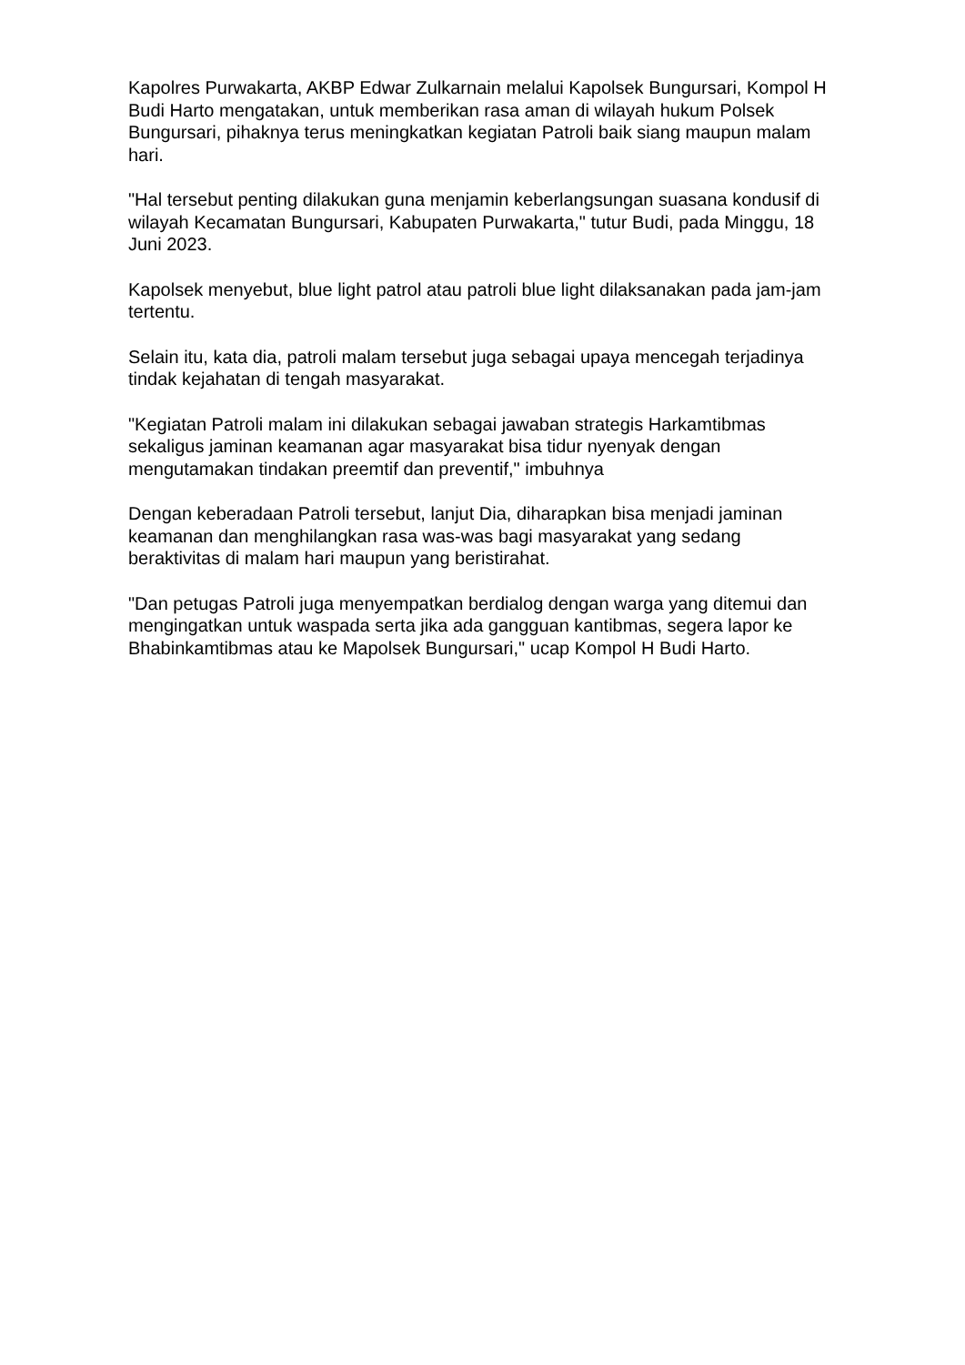Kapolres Purwakarta, AKBP Edwar Zulkarnain melalui Kapolsek Bungursari, Kompol H Budi Harto mengatakan, untuk memberikan rasa aman di wilayah hukum Polsek Bungursari, pihaknya terus meningkatkan kegiatan Patroli baik siang maupun malam hari.
"Hal tersebut penting dilakukan guna menjamin keberlangsungan suasana kondusif di wilayah Kecamatan Bungursari, Kabupaten Purwakarta," tutur Budi, pada Minggu, 18 Juni 2023.
Kapolsek menyebut, blue light patrol atau patroli blue light dilaksanakan pada jam-jam tertentu.
Selain itu, kata dia, patroli malam tersebut juga sebagai upaya mencegah terjadinya tindak kejahatan di tengah masyarakat.
"Kegiatan Patroli malam ini dilakukan sebagai jawaban strategis Harkamtibmas sekaligus jaminan keamanan agar masyarakat bisa tidur nyenyak dengan mengutamakan tindakan preemtif dan preventif," imbuhnya
Dengan keberadaan Patroli tersebut, lanjut Dia, diharapkan bisa menjadi jaminan keamanan dan menghilangkan rasa was-was bagi masyarakat yang sedang beraktivitas di malam hari maupun yang beristirahat.
"Dan petugas Patroli juga menyempatkan berdialog dengan warga yang ditemui dan mengingatkan untuk waspada serta jika ada gangguan kantibmas, segera lapor ke Bhabinkamtibmas atau ke Mapolsek Bungursari," ucap Kompol H Budi Harto.